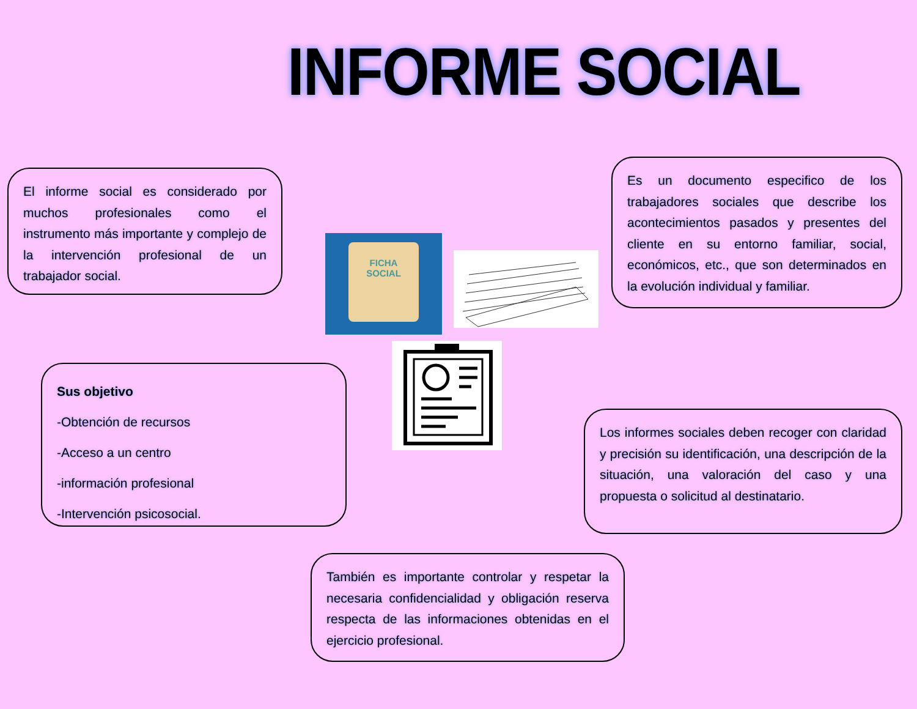INFORME SOCIAL
El informe social es considerado por muchos profesionales como el instrumento más importante y complejo de la intervención profesional de un trabajador social.
Es un documento especifico de los trabajadores sociales que describe los acontecimientos pasados y presentes del cliente en su entorno familiar, social, económicos, etc., que son determinados en la evolución individual y familiar.
FICHA
SOCIAL
Sus objetivo
-Obtención de recursos
-Acceso a un centro
-información profesional
-Intervención psicosocial.
Los informes sociales deben recoger con claridad y precisión su identificación, una descripción de la situación, una valoración del caso y una propuesta o solicitud al destinatario.
También es importante controlar y respetar la necesaria confidencialidad y obligación reserva respecta de las informaciones obtenidas en el ejercicio profesional.